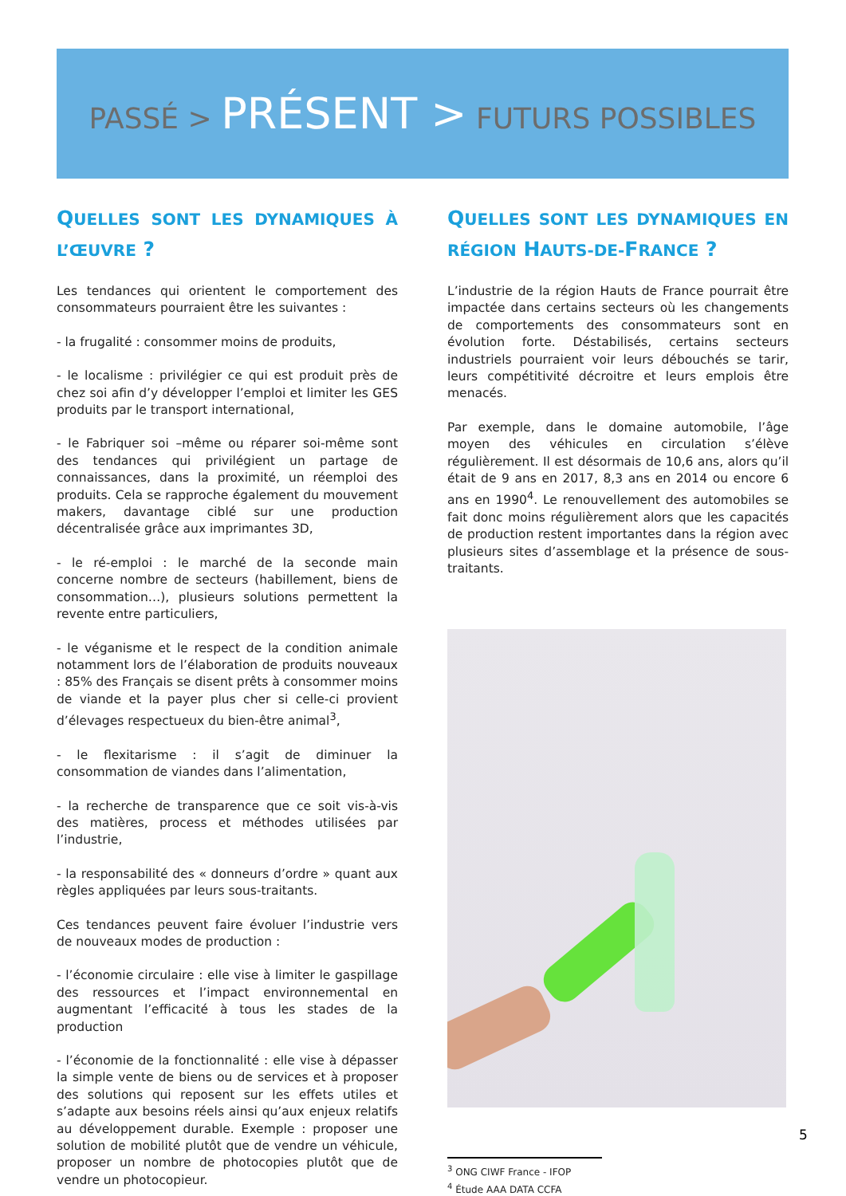PASSÉ > PRÉSENT > FUTURS POSSIBLES
QUELLES SONT LES DYNAMIQUES À L’ŒUVRE ?
Les tendances qui orientent le comportement des consommateurs pourraient être les suivantes :
- la frugalité : consommer moins de produits,
- le localisme : privilégier ce qui est produit près de chez soi afin d’y développer l’emploi et limiter les GES produits par le transport international,
- le Fabriquer soi –même ou réparer soi-même sont des tendances qui privilégient un partage de connaissances, dans la proximité, un réemploi des produits. Cela se rapproche également du mouvement makers, davantage ciblé sur une production décentralisée grâce aux imprimantes 3D,
- le ré-emploi : le marché de la seconde main concerne nombre de secteurs (habillement, biens de consommation…), plusieurs solutions permettent la revente entre particuliers,
- le véganisme et le respect de la condition animale notamment lors de l’élaboration de produits nouveaux : 85% des Français se disent prêts à consommer moins de viande et la payer plus cher si celle-ci provient d’élevages respectueux du bien-être animal<sup>3</sup>,
- le flexitarisme : il s’agit de diminuer la consommation de viandes dans l’alimentation,
- la recherche de transparence que ce soit vis-à-vis des matières, process et méthodes utilisées par l’industrie,
- la responsabilité des « donneurs d’ordre » quant aux règles appliquées par leurs sous-traitants.
Ces tendances peuvent faire évoluer l’industrie vers de nouveaux modes de production :
- l’économie circulaire : elle vise à limiter le gaspillage des ressources et l’impact environnemental en augmentant l’efficacité à tous les stades de la production
- l’économie de la fonctionnalité : elle vise à dépasser la simple vente de biens ou de services et à proposer des solutions qui reposent sur les effets utiles et s’adapte aux besoins réels ainsi qu’aux enjeux relatifs au développement durable. Exemple : proposer une solution de mobilité plutôt que de vendre un véhicule, proposer un nombre de photocopies plutôt que de vendre un photocopieur.
QUELLES SONT LES DYNAMIQUES EN RÉGION HAUTS-DE-FRANCE ?
L’industrie de la région Hauts de France pourrait être impactée dans certains secteurs où les changements de comportements des consommateurs sont en évolution forte. Déstabilisés, certains secteurs industriels pourraient voir leurs débouchés se tarir, leurs compétitivité décroitre et leurs emplois être menacés.
Par exemple, dans le domaine automobile, l’âge moyen des véhicules en circulation s’élève régulièrement. Il est désormais de 10,6 ans, alors qu’il était de 9 ans en 2017, 8,3 ans en 2014 ou encore 6 ans en 1990<sup>4</sup>. Le renouvellement des automobiles se fait donc moins régulièrement alors que les capacités de production restent importantes dans la région avec plusieurs sites d’assemblage et la présence de sous-traitants.
<sup>3</sup> ONG CIWF France - IFOP
<sup>4</sup> Étude AAA DATA CCFA
5